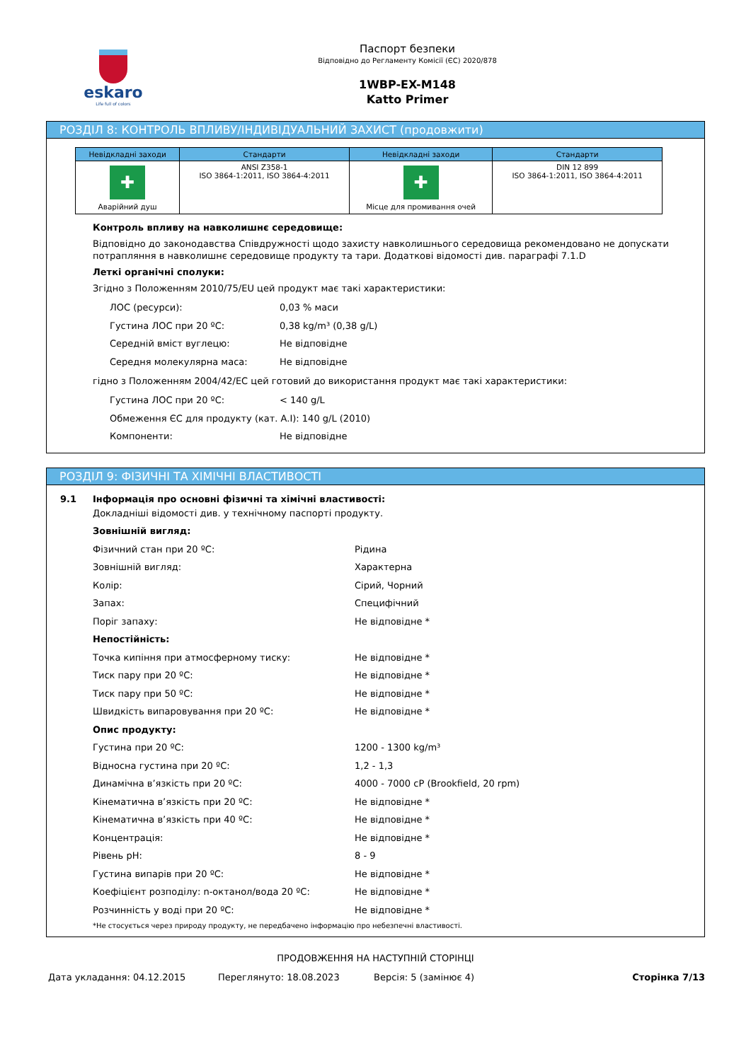eskaro
Life full of colors
Паспорт безпеки
Відповідно до Регламенту Комісії (ЄС) 2020/878
1WBP-EX-M148
Katto Primer
РОЗДІЛ 8: КОНТРОЛЬ ВПЛИВУ/ІНДИВІДУАЛЬНИЙ ЗАХИСТ (продовжити)
| Невідкладні заходи | Стандарти | Невідкладні заходи | Стандарти |
| --- | --- | --- | --- |
| ✚ Аварійний душ | ANSI Z358-1 ISO 3864-1:2011, ISO 3864-4:2011 | ✚ Місце для промивання очей | DIN 12 899 ISO 3864-1:2011, ISO 3864-4:2011 |
Контроль впливу на навколишнє середовище:
Відповідно до законодавства Співдружності щодо захисту навколишнього середовища рекомендовано не допускати потрапляння в навколишнє середовище продукту та тари. Додаткові відомості див. параграфі 7.1.D
Леткі органічні сполуки:
Згідно з Положенням 2010/75/EU цей продукт має такі характеристики:
ЛОС (ресурси): 0,03 % маси
Густина ЛОС при 20 ºC: 0,38 kg/m³ (0,38 g/L)
Середній вміст вуглецю: Не відповідне
Середня молекулярна маса: Не відповідне
гідно з Положенням 2004/42/EC цей готовий до використання продукт має такі характеристики:
Густина ЛОС при 20 ºC: < 140 g/L
Обмеження ЄС для продукту (кат. A.I): 140 g/L (2010)
Компоненти: Не відповідне
РОЗДІЛ 9: ФІЗИЧНІ ТА ХІМІЧНІ ВЛАСТИВОСТІ
9.1 Інформація про основні фізичні та хімічні властивості:
Докладніші відомості див. у технічному паспорті продукту.
Зовнішній вигляд:
Фізичний стан при 20 ºC: Рідина
Зовнішній вигляд: Характерна
Колір: Сірий, Чорний
Запах: Специфічний
Поріг запаху: Не відповідне *
Непостійність:
Точка кипіння при атмосферному тиску: Не відповідне *
Тиск пару при 20 ºC: Не відповідне *
Тиск пару при 50 ºC: Не відповідне *
Швидкість випаровування при 20 ºC: Не відповідне *
Опис продукту:
Густина при 20 ºC: 1200 - 1300 kg/m³
Відносна густина при 20 ºC: 1,2 - 1,3
Динамічна в’язкість при 20 ºC: 4000 - 7000 cP (Brookfield, 20 rpm)
Кінематична в’язкість при 20 ºC: Не відповідне *
Кінематична в’язкість при 40 ºC: Не відповідне *
Концентрація: Не відповідне *
Рівень pH: 8 - 9
Густина випарів при 20 ºC: Не відповідне *
Коефіцієнт розподілу: n-октанол/вода 20 ºC: Не відповідне *
Розчинність у воді при 20 ºC: Не відповідне *
*Не стосується через природу продукту, не передбачено інформацію про небезпечні властивості.
ПРОДОВЖЕННЯ НА НАСТУПНІЙ СТОРІНЦІ
Дата укладання: 04.12.2015 Переглянуто: 18.08.2023 Версія: 5 (замінює 4) Сторінка 7/13